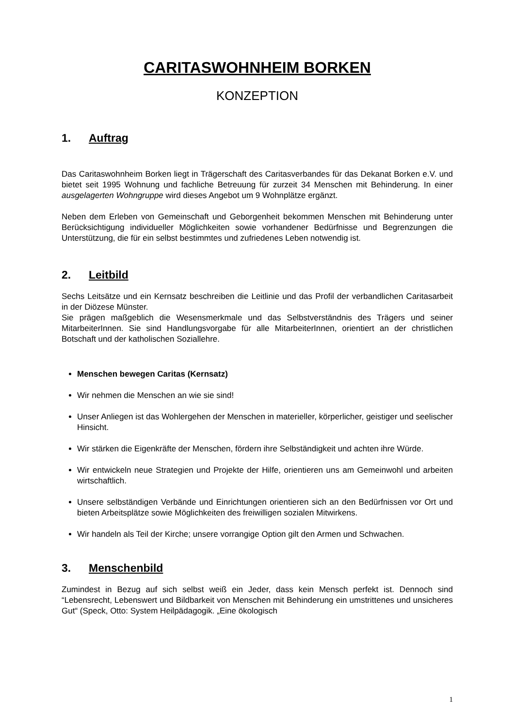CARITASWOHNHEIM BORKEN
KONZEPTION
1. Auftrag
Das Caritaswohnheim Borken liegt in Trägerschaft des Caritasverbandes für das Dekanat Borken e.V. und bietet seit 1995 Wohnung und fachliche Betreuung für zurzeit 34 Menschen mit Behinderung. In einer ausgelagerten Wohngruppe wird dieses Angebot um 9 Wohnplätze ergänzt.
Neben dem Erleben von Gemeinschaft und Geborgenheit bekommen Menschen mit Behinderung unter Berücksichtigung individueller Möglichkeiten sowie vorhandener Bedürfnisse und Begrenzungen die Unterstützung, die für ein selbst bestimmtes und zufriedenes Leben notwendig ist.
2. Leitbild
Sechs Leitsätze und ein Kernsatz beschreiben die Leitlinie und das Profil der verbandlichen Caritasarbeit in der Diözese Münster.
Sie prägen maßgeblich die Wesensmerkmale und das Selbstverständnis des Trägers und seiner MitarbeiterInnen. Sie sind Handlungsvorgabe für alle MitarbeiterInnen, orientiert an der christlichen Botschaft und der katholischen Soziallehre.
Menschen bewegen Caritas (Kernsatz)
Wir nehmen die Menschen an wie sie sind!
Unser Anliegen ist das Wohlergehen der Menschen in materieller, körperlicher, geistiger und seelischer Hinsicht.
Wir stärken die Eigenkräfte der Menschen, fördern ihre Selbständigkeit und achten ihre Würde.
Wir entwickeln neue Strategien und Projekte der Hilfe, orientieren uns am Gemeinwohl und arbeiten wirtschaftlich.
Unsere selbständigen Verbände und Einrichtungen orientieren sich an den Bedürfnissen vor Ort und bieten Arbeitsplätze sowie Möglichkeiten des freiwilligen sozialen Mitwirkens.
Wir handeln als Teil der Kirche; unsere vorrangige Option gilt den Armen und Schwachen.
3. Menschenbild
Zumindest in Bezug auf sich selbst weiß ein Jeder, dass kein Mensch perfekt ist. Dennoch sind “Lebensrecht, Lebenswert und Bildbarkeit von Menschen mit Behinderung ein umstrittenes und unsicheres Gut“ (Speck, Otto: System Heilpädagogik. „Eine ökologisch
1